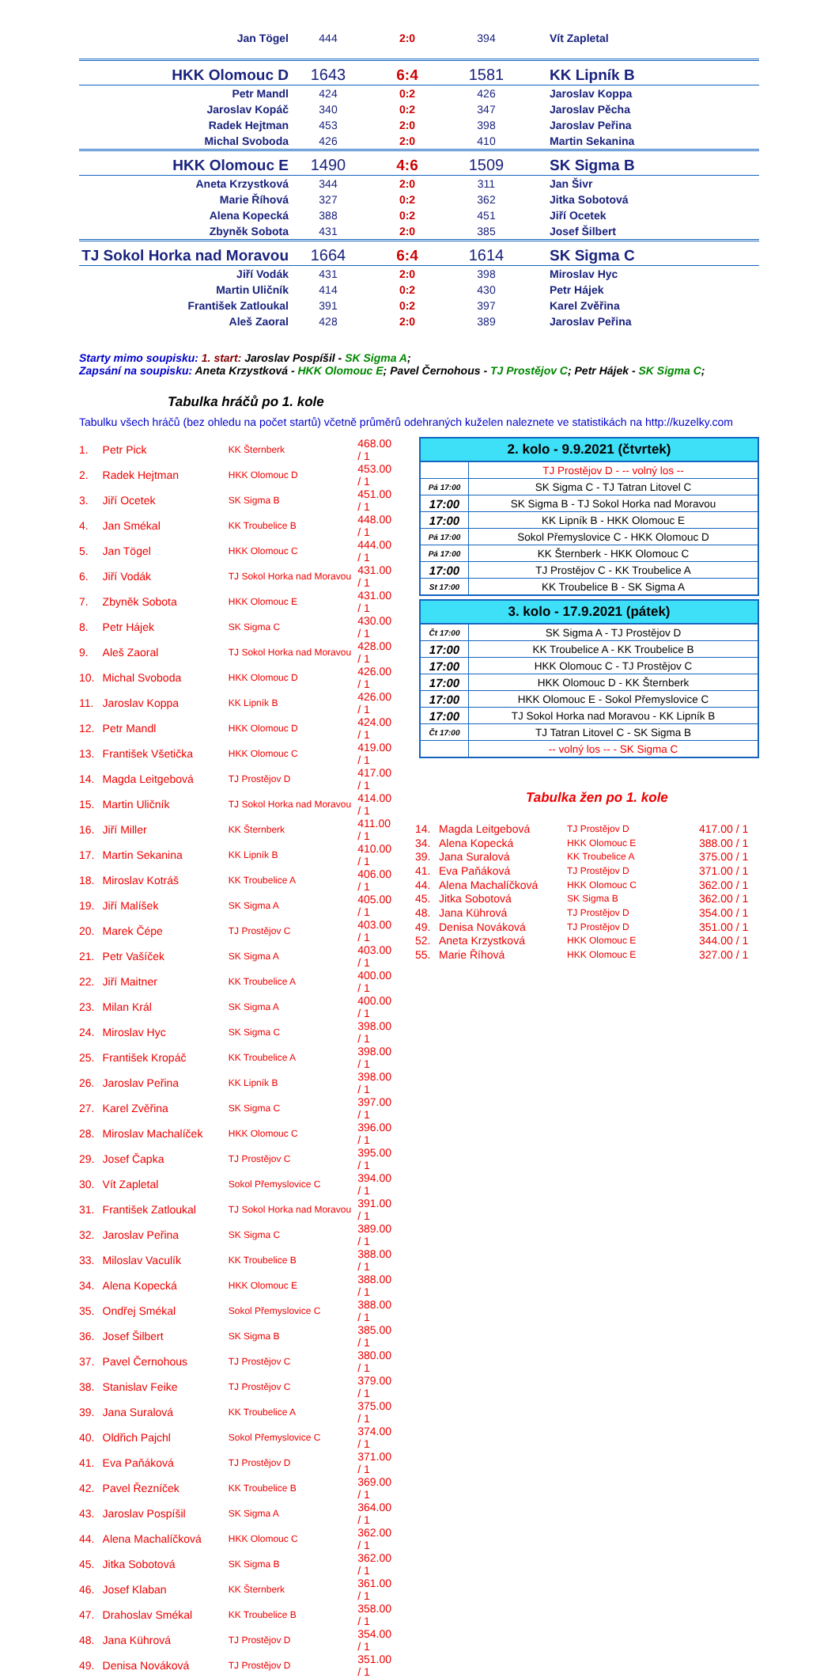| Jan Tögel | 444 | 2:0 | 394 | Vít Zapletal |
| HKK Olomouc D | 1643 | 6:4 | 1581 | KK Lipník B |
| Petr Mandl | 424 | 0:2 | 426 | Jaroslav Koppa |
| Jaroslav Kopáč | 340 | 0:2 | 347 | Jaroslav Pěcha |
| Radek Hejtman | 453 | 2:0 | 398 | Jaroslav Peřina |
| Michal Svoboda | 426 | 2:0 | 410 | Martin Sekanina |
| HKK Olomouc E | 1490 | 4:6 | 1509 | SK Sigma B |
| Aneta Krzystková | 344 | 2:0 | 311 | Jan Šivr |
| Marie Říhová | 327 | 0:2 | 362 | Jitka Sobotová |
| Alena Kopecká | 388 | 0:2 | 451 | Jiří Ocetek |
| Zbyněk Sobota | 431 | 2:0 | 385 | Josef Šilbert |
| TJ Sokol Horka nad Moravou | 1664 | 6:4 | 1614 | SK Sigma C |
| Jiří Vodák | 431 | 2:0 | 398 | Miroslav Hyc |
| Martin Uličník | 414 | 0:2 | 430 | Petr Hájek |
| František Zatloukal | 391 | 0:2 | 397 | Karel Zvěřina |
| Aleš Zaoral | 428 | 2:0 | 389 | Jaroslav Peřina |
Starty mimo soupisku: 1. start: Jaroslav Pospíšil - SK Sigma A;
Zapsání na soupisku: Aneta Krzystková - HKK Olomouc E; Pavel Černohous - TJ Prostějov C; Petr Hájek - SK Sigma C;
Tabulka hráčů po 1. kole
Tabulku všech hráčů (bez ohledu na počet startů) včetně průměrů odehraných kuželen naleznete ve statistikách na http://kuzelky.com
| 1. | Petr Pick | KK Šternberk | 468.00 / 1 |
| 2. | Radek Hejtman | HKK Olomouc D | 453.00 / 1 |
| 3. | Jiří Ocetek | SK Sigma B | 451.00 / 1 |
| 4. | Jan Smékal | KK Troubelice B | 448.00 / 1 |
| 5. | Jan Tögel | HKK Olomouc C | 444.00 / 1 |
| 6. | Jiří Vodák | TJ Sokol Horka nad Moravou | 431.00 / 1 |
| 7. | Zbyněk Sobota | HKK Olomouc E | 431.00 / 1 |
| 8. | Petr Hájek | SK Sigma C | 430.00 / 1 |
| 9. | Aleš Zaoral | TJ Sokol Horka nad Moravou | 428.00 / 1 |
| 10. | Michal Svoboda | HKK Olomouc D | 426.00 / 1 |
| 11. | Jaroslav Koppa | KK Lipník B | 426.00 / 1 |
| 12. | Petr Mandl | HKK Olomouc D | 424.00 / 1 |
| 13. | František Všetička | HKK Olomouc C | 419.00 / 1 |
| 14. | Magda Leitgebová | TJ Prostějov D | 417.00 / 1 |
| 15. | Martin Uličník | TJ Sokol Horka nad Moravou | 414.00 / 1 |
| 16. | Jiří Miller | KK Šternberk | 411.00 / 1 |
| 17. | Martin Sekanina | KK Lipník B | 410.00 / 1 |
| 18. | Miroslav Kotráš | KK Troubelice A | 406.00 / 1 |
| 19. | Jiří Malíšek | SK Sigma A | 405.00 / 1 |
| 20. | Marek Čépe | TJ Prostějov C | 403.00 / 1 |
| 21. | Petr Vašíček | SK Sigma A | 403.00 / 1 |
| 22. | Jiří Maitner | KK Troubelice A | 400.00 / 1 |
| 23. | Milan Král | SK Sigma A | 400.00 / 1 |
| 24. | Miroslav Hyc | SK Sigma C | 398.00 / 1 |
| 25. | František Kropáč | KK Troubelice A | 398.00 / 1 |
| 26. | Jaroslav Peřina | KK Lipník B | 398.00 / 1 |
| 27. | Karel Zvěřina | SK Sigma C | 397.00 / 1 |
| 28. | Miroslav Machalíček | HKK Olomouc C | 396.00 / 1 |
| 29. | Josef Čapka | TJ Prostějov C | 395.00 / 1 |
| 30. | Vít Zapletal | Sokol Přemyslovice C | 394.00 / 1 |
| 31. | František Zatloukal | TJ Sokol Horka nad Moravou | 391.00 / 1 |
| 32. | Jaroslav Peřina | SK Sigma C | 389.00 / 1 |
| 33. | Miloslav Vaculík | KK Troubelice B | 388.00 / 1 |
| 34. | Alena Kopecká | HKK Olomouc E | 388.00 / 1 |
| 35. | Ondřej Smékal | Sokol Přemyslovice C | 388.00 / 1 |
| 36. | Josef Šilbert | SK Sigma B | 385.00 / 1 |
| 37. | Pavel Černohous | TJ Prostějov C | 380.00 / 1 |
| 38. | Stanislav Feike | TJ Prostějov C | 379.00 / 1 |
| 39. | Jana Suralová | KK Troubelice A | 375.00 / 1 |
| 40. | Oldřich Pajchl | Sokol Přemyslovice C | 374.00 / 1 |
| 41. | Eva Paňáková | TJ Prostějov D | 371.00 / 1 |
| 42. | Pavel Řezníček | KK Troubelice B | 369.00 / 1 |
| 43. | Jaroslav Pospíšil | SK Sigma A | 364.00 / 1 |
| 44. | Alena Machalíčková | HKK Olomouc C | 362.00 / 1 |
| 45. | Jitka Sobotová | SK Sigma B | 362.00 / 1 |
| 46. | Josef Klaban | KK Šternberk | 361.00 / 1 |
| 47. | Drahoslav Smékal | KK Troubelice B | 358.00 / 1 |
| 48. | Jana Kührová | TJ Prostějov D | 354.00 / 1 |
| 49. | Denisa Nováková | TJ Prostějov D | 351.00 / 1 |
| 2. kolo - 9.9.2021 (čtvrtek) | |
| --- | --- |
| | TJ Prostějov D - -- volný los -- |
| Pá 17:00 | SK Sigma C - TJ Tatran Litovel C |
| 17:00 | SK Sigma B - TJ Sokol Horka nad Moravou |
| 17:00 | KK Lipník B - HKK Olomouc E |
| Pá 17:00 | Sokol Přemyslovice C - HKK Olomouc D |
| Pá 17:00 | KK Šternberk - HKK Olomouc C |
| 17:00 | TJ Prostějov C - KK Troubelice A |
| St 17:00 | KK Troubelice B - SK Sigma A |
| 3. kolo - 17.9.2021 (pátek) | |
| --- | --- |
| Čt 17:00 | SK Sigma A - TJ Prostějov D |
| 17:00 | KK Troubelice A - KK Troubelice B |
| 17:00 | HKK Olomouc C - TJ Prostějov C |
| 17:00 | HKK Olomouc D - KK Šternberk |
| 17:00 | HKK Olomouc E - Sokol Přemyslovice C |
| 17:00 | TJ Sokol Horka nad Moravou - KK Lipník B |
| Čt 17:00 | TJ Tatran Litovel C - SK Sigma B |
| | -- volný los -- - SK Sigma C |
Tabulka žen po 1. kole
| 14. | Magda Leitgebová | TJ Prostějov D | 417.00 / 1 |
| 34. | Alena Kopecká | HKK Olomouc E | 388.00 / 1 |
| 39. | Jana Suralová | KK Troubelice A | 375.00 / 1 |
| 41. | Eva Paňáková | TJ Prostějov D | 371.00 / 1 |
| 44. | Alena Machalíčková | HKK Olomouc C | 362.00 / 1 |
| 45. | Jitka Sobotová | SK Sigma B | 362.00 / 1 |
| 48. | Jana Kührová | TJ Prostějov D | 354.00 / 1 |
| 49. | Denisa Nováková | TJ Prostějov D | 351.00 / 1 |
| 52. | Aneta Krzystková | HKK Olomouc E | 344.00 / 1 |
| 55. | Marie Říhová | HKK Olomouc E | 327.00 / 1 |